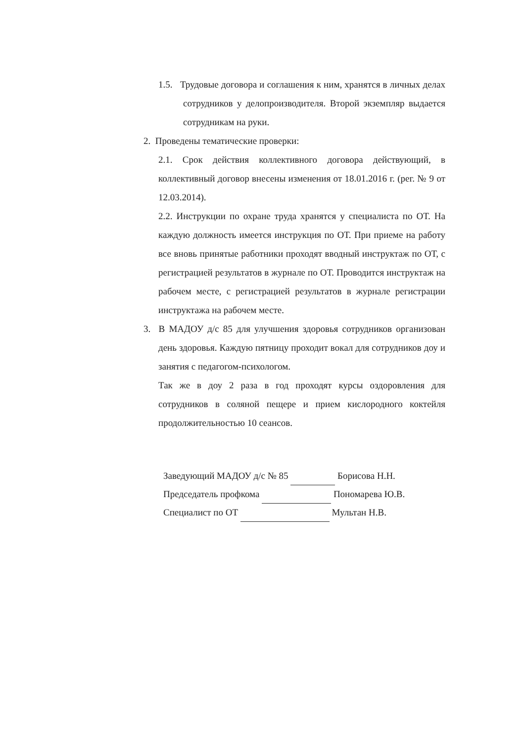1.5. Трудовые договора и соглашения к ним, хранятся в личных делах сотрудников у делопроизводителя. Второй экземпляр выдается сотрудникам на руки.
2. Проведены тематические проверки:
2.1. Срок действия коллективного договора действующий, в коллективный договор внесены изменения от 18.01.2016 г. (рег. № 9 от 12.03.2014).
2.2. Инструкции по охране труда хранятся у специалиста по ОТ. На каждую должность имеется инструкция по ОТ. При приеме на работу все вновь принятые работники проходят вводный инструктаж по ОТ, с регистрацией результатов в журнале по ОТ. Проводится инструктаж на рабочем месте, с регистрацией результатов в журнале регистрации инструктажа на рабочем месте.
3. В МАДОУ д/с 85 для улучшения здоровья сотрудников организован день здоровья. Каждую пятницу проходит вокал для сотрудников доу и занятия с педагогом-психологом.
Так же в доу 2 раза в год проходят курсы оздоровления для сотрудников в соляной пещере и прием кислородного коктейля продолжительностью 10 сеансов.
Заведующий МАДОУ д/с № 85 Борисова Н.Н.
Председатель профкома Пономарева Ю.В.
Специалист по ОТ Мультан Н.В.